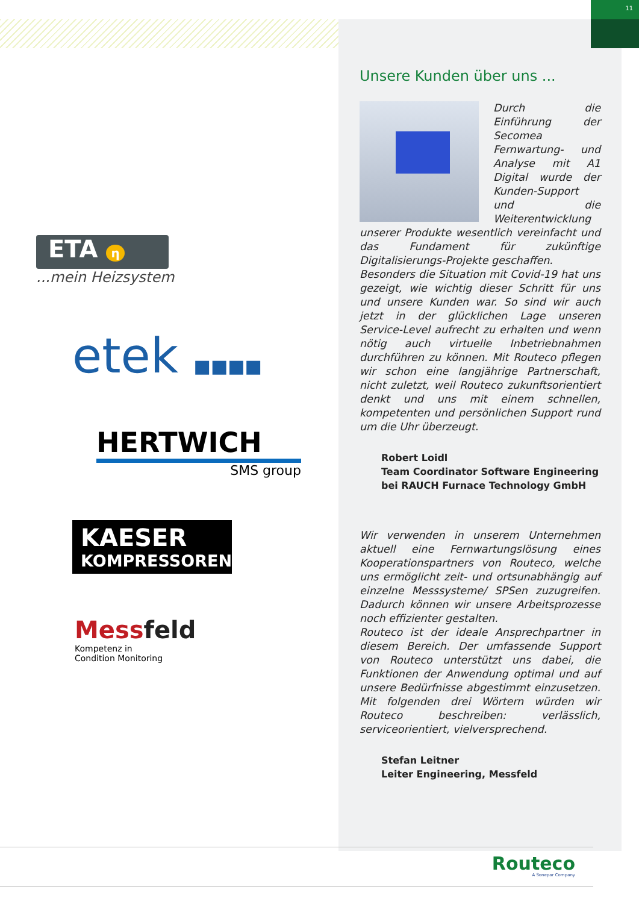11
ETA η
...mein Heizsystem
etek ■■■■
HERTWICH
SMS group
KAESER
KOMPRESSOREN
Messfeld
Kompetenz in
Condition Monitoring
Unsere Kunden über uns ...
Durch die Einführung der Secomea Fernwartung- und Analyse mit A1 Digital wurde der Kunden-Support und die Weiterentwicklung unserer Produkte wesentlich vereinfacht und das Fundament für zukünftige Digitalisierungs-Projekte geschaffen.
Besonders die Situation mit Covid-19 hat uns gezeigt, wie wichtig dieser Schritt für uns und unsere Kunden war. So sind wir auch jetzt in der glücklichen Lage unseren Service-Level aufrecht zu erhalten und wenn nötig auch virtuelle Inbetriebnahmen durchführen zu können. Mit Routeco pflegen wir schon eine langjährige Partnerschaft, nicht zuletzt, weil Routeco zukunftsorientiert denkt und uns mit einem schnellen, kompetenten und persönlichen Support rund um die Uhr überzeugt.
Robert Loidl
Team Coordinator Software Engineering
bei RAUCH Furnace Technology GmbH
Wir verwenden in unserem Unternehmen aktuell eine Fernwartungslösung eines Kooperationspartners von Routeco, welche uns ermöglicht zeit- und ortsunabhängig auf einzelne Messsysteme/ SPSen zuzugreifen. Dadurch können wir unsere Arbeitsprozesse noch effizienter gestalten.
Routeco ist der ideale Ansprechpartner in diesem Bereich. Der umfassende Support von Routeco unterstützt uns dabei, die Funktionen der Anwendung optimal und auf unsere Bedürfnisse abgestimmt einzusetzen. Mit folgenden drei Wörtern würden wir Routeco beschreiben: verlässlich, serviceorientiert, vielversprechend.
Stefan Leitner
Leiter Engineering, Messfeld
Routeco
A Sonepar Company